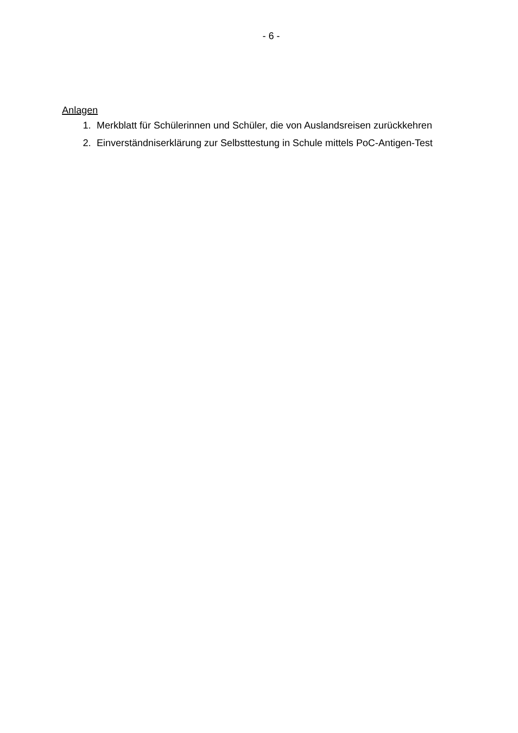- 6 -
Anlagen
1. Merkblatt für Schülerinnen und Schüler, die von Auslandsreisen zurückkehren
2. Einverständniserklärung zur Selbsttestung in Schule mittels PoC-Antigen-Test